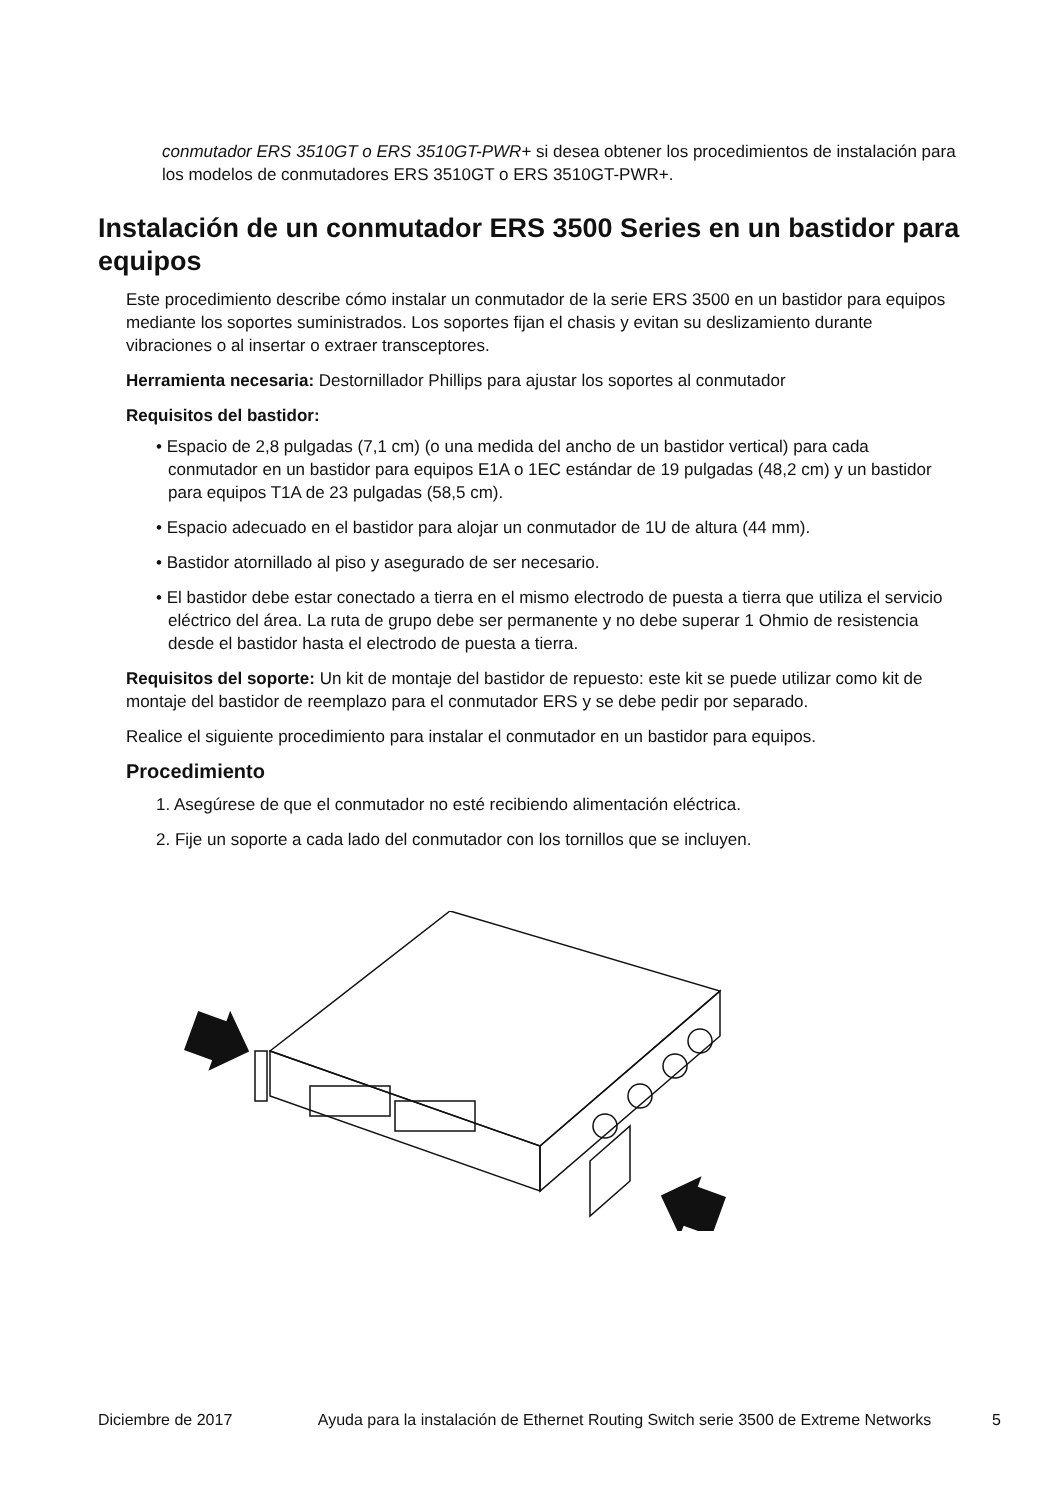conmutador ERS 3510GT o ERS 3510GT-PWR+ si desea obtener los procedimientos de instalación para los modelos de conmutadores ERS 3510GT o ERS 3510GT-PWR+.
Instalación de un conmutador ERS 3500 Series en un bastidor para equipos
Este procedimiento describe cómo instalar un conmutador de la serie ERS 3500 en un bastidor para equipos mediante los soportes suministrados. Los soportes fijan el chasis y evitan su deslizamiento durante vibraciones o al insertar o extraer transceptores.
Herramienta necesaria: Destornillador Phillips para ajustar los soportes al conmutador
Requisitos del bastidor:
• Espacio de 2,8 pulgadas (7,1 cm) (o una medida del ancho de un bastidor vertical) para cada conmutador en un bastidor para equipos E1A o 1EC estándar de 19 pulgadas (48,2 cm) y un bastidor para equipos T1A de 23 pulgadas (58,5 cm).
• Espacio adecuado en el bastidor para alojar un conmutador de 1U de altura (44 mm).
• Bastidor atornillado al piso y asegurado de ser necesario.
• El bastidor debe estar conectado a tierra en el mismo electrodo de puesta a tierra que utiliza el servicio eléctrico del área. La ruta de grupo debe ser permanente y no debe superar 1 Ohmio de resistencia desde el bastidor hasta el electrodo de puesta a tierra.
Requisitos del soporte: Un kit de montaje del bastidor de repuesto: este kit se puede utilizar como kit de montaje del bastidor de reemplazo para el conmutador ERS y se debe pedir por separado.
Realice el siguiente procedimiento para instalar el conmutador en un bastidor para equipos.
Procedimiento
1. Asegúrese de que el conmutador no esté recibiendo alimentación eléctrica.
2. Fije un soporte a cada lado del conmutador con los tornillos que se incluyen.
Diciembre de 2017 Ayuda para la instalación de Ethernet Routing Switch serie 3500 de Extreme Networks 5